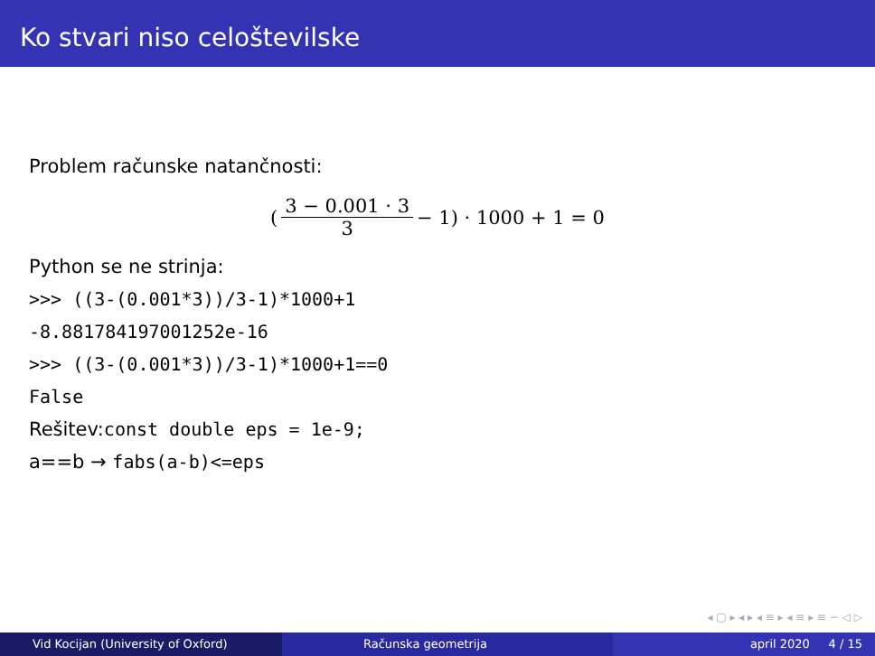Ko stvari niso celoštevilske
Problem računske natančnosti:
(3 − 0.001 · 3 3 − 1) · 1000 + 1 = 0
Python se ne strinja:
>>> ((3-(0.001*3))/3-1)*1000+1
-8.881784197001252e-16
>>> ((3-(0.001*3))/3-1)*1000+1==0
False
Rešitev:const double eps = 1e-9;
a==b → fabs(a-b)<=eps
◂ ▢ ▸ ◂ ▸ ◂ ≡ ▸ ◂ ≡ ▸ ≡ ∽ ◁ ▷
Vid Kocijan (University of Oxford)
Računska geometrija april 2020 4 / 15